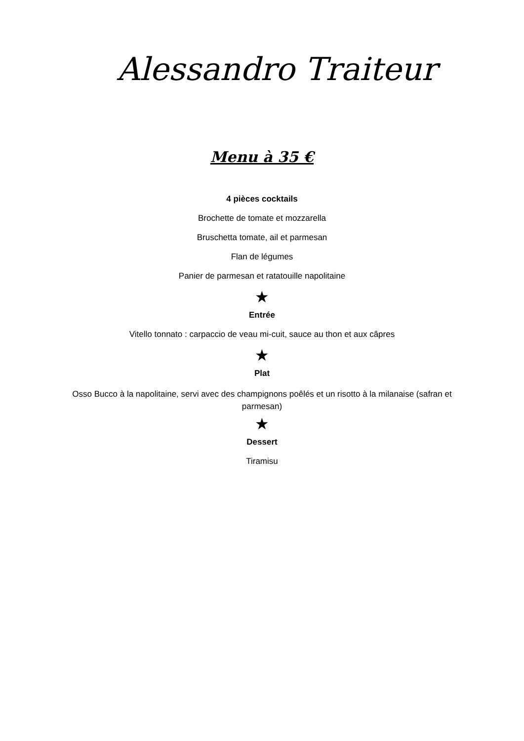Alessandro Traiteur
Menu à 35 €
4 pièces cocktails
Brochette de tomate et mozzarella
Bruschetta tomate, ail et parmesan
Flan de légumes
Panier de parmesan et ratatouille napolitaine
★
Entrée
Vitello tonnato : carpaccio de veau mi-cuit, sauce au thon et aux câpres
★
Plat
Osso Bucco à la napolitaine, servi avec des champignons poêlés et un risotto à la milanaise (safran et parmesan)
★
Dessert
Tiramisu